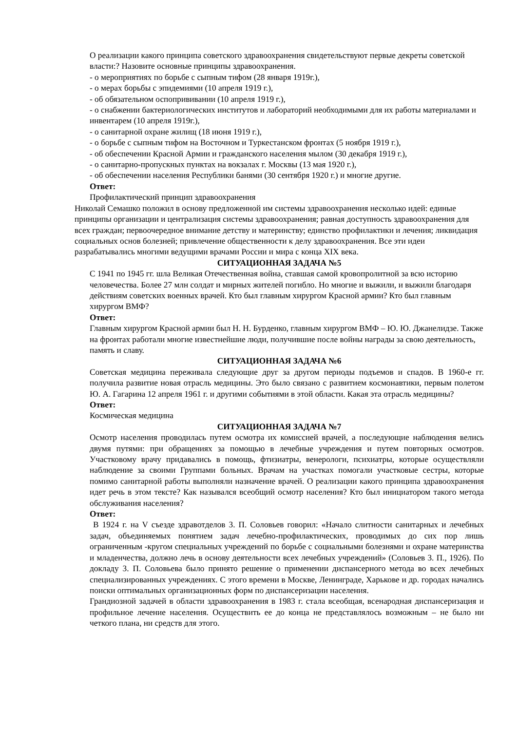О реализации какого принципа советского здравоохранения свидетельствуют первые декреты советской власти:? Назовите основные принципы здравоохранения.
- о мероприятиях по борьбе с сыпным тифом (28 января 1919г.),
- о мерах борьбы с эпидемиями (10 апреля 1919 г.),
- об обязательном оспопрививании (10 апреля 1919 г.),
- о снабжении бактериологических институтов и лабораторий необходимыми для их работы материалами и инвентарем (10 апреля 1919г.),
- о санитарной охране жилищ (18 июня 1919 г.),
- о борьбе с сыпным тифом на Восточном и Туркестанском фронтах (5 ноября 1919 г.),
- об обеспечении Красной Армии и гражданского населения мылом (30 декабря 1919 г.),
- о санитарно-пропускных пунктах на вокзалах г. Москвы (13 мая 1920 г.),
- об обеспечении населения Республики банями (30 сентября 1920 г.) и многие другие.
Ответ:
Профилактический принцип здравоохранения
Николай Семашко положил в основу предложенной им системы здравоохранения несколько идей: единые принципы организации и централизация системы здравоохранения; равная доступность здравоохранения для всех граждан; первоочередное внимание детству и материнству; единство профилактики и лечения; ликвидация социальных основ болезней; привлечение общественности к делу здравоохранения. Все эти идеи разрабатывались многими ведущими врачами России и мира с конца XIX века.
СИТУАЦИОННАЯ ЗАДАЧА №5
С 1941 по 1945 гг. шла Великая Отечественная война, ставшая самой кровопролитной за всю историю человечества. Более 27 млн солдат и мирных жителей погибло. Но многие и выжили, и выжили благодаря действиям советских военных врачей. Кто был главным хирургом Красной армии? Кто был главным хирургом ВМФ?
Ответ:
Главным хирургом Красной армии был Н. Н. Бурденко, главным хирургом ВМФ – Ю. Ю. Джанелидзе. Также на фронтах работали многие известнейшие люди, получившие после войны награды за свою деятельность, память и славу.
СИТУАЦИОННАЯ ЗАДАЧА №6
Советская медицина переживала следующие друг за другом периоды подъемов и спадов. В 1960-е гг. получила развитие новая отрасль медицины. Это было связано с развитием космонавтики, первым полетом Ю. А. Гагарина 12 апреля 1961 г. и другими событиями в этой области. Какая эта отрасль медицины?
Ответ:
Космическая медицина
СИТУАЦИОННАЯ ЗАДАЧА №7
Осмотр населения проводилась путем осмотра их комиссией врачей, а последующие наблюдения велись двумя путями: при обращениях за помощью в лечебные учреждения и путем повторных осмотров. Участковому врачу придавались в помощь, фтизиатры, венерологи, психиатры, которые осуществляли наблюдение за своими Группами больных. Врачам на участках помогали участковые сестры, которые помимо санитарной работы выполняли назначение врачей. О реализации какого принципа здравоохранения идет речь в этом тексте? Как назывался всеобщий осмотр населения? Кто был инициатором такого метода обслуживания населения?
Ответ:
В 1924 г. на V съезде здравотделов 3. П. Соловьев говорил: «Начало слитности санитарных и лечебных задач, объединяемых понятием задач лечебно-профилактических, проводимых до сих пор лишь ограниченным -кругом специальных учреждений по борьбе с социальными болезнями и охране материнства и младенчества, должно лечь в основу деятельности всех лечебных учреждений» (Соловьев 3. П., 1926). По докладу 3. П. Соловьева было принято решение о применении диспансерного метода во всех лечебных специализированных учреждениях. С этого времени в Москве, Ленинграде, Харькове и др. городах начались поиски оптимальных организационных форм по диспансеризации населения.
Грандиозной задачей в области здравоохранения в 1983 г. стала всеобщая, всенародная диспансеризация и профильное лечение населения. Осуществить ее до конца не представлялось возможным – не было ни четкого плана, ни средств для этого.